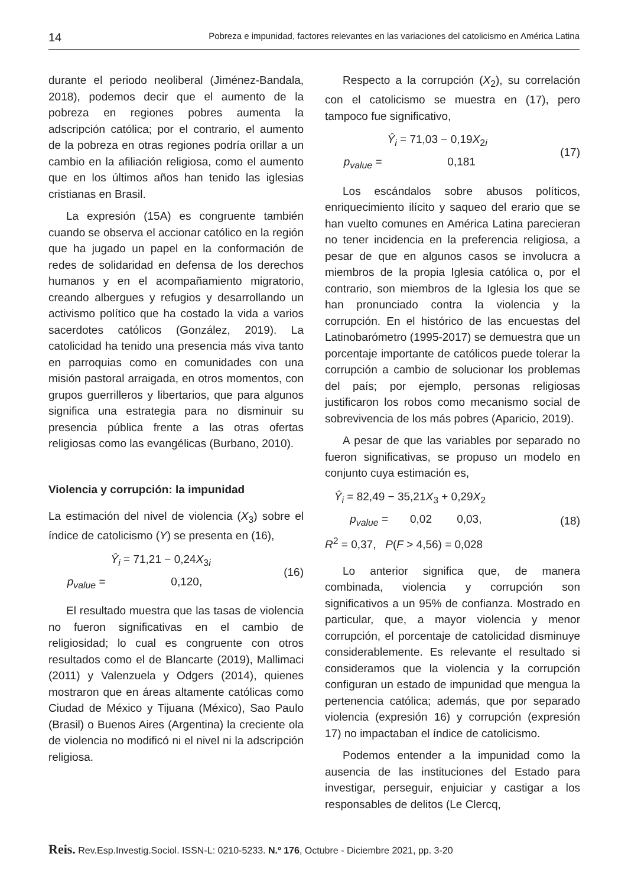14 Pobreza e impunidad, factores relevantes en las variaciones del catolicismo en América Latina
durante el periodo neoliberal (Jiménez-Bandala, 2018), podemos decir que el aumento de la pobreza en regiones pobres aumenta la adscripción católica; por el contrario, el aumento de la pobreza en otras regiones podría orillar a un cambio en la afiliación religiosa, como el aumento que en los últimos años han tenido las iglesias cristianas en Brasil.
La expresión (15A) es congruente también cuando se observa el accionar católico en la región que ha jugado un papel en la conformación de redes de solidaridad en defensa de los derechos humanos y en el acompañamiento migratorio, creando albergues y refugios y desarrollando un activismo político que ha costado la vida a varios sacerdotes católicos (González, 2019). La catolicidad ha tenido una presencia más viva tanto en parroquias como en comunidades con una misión pastoral arraigada, en otros momentos, con grupos guerrilleros y libertarios, que para algunos significa una estrategia para no disminuir su presencia pública frente a las otras ofertas religiosas como las evangélicas (Burbano, 2010).
Violencia y corrupción: la impunidad
La estimación del nivel de violencia (X<sub>3</sub>) sobre el índice de catolicismo (Y) se presenta en (16),
Ŷ<sub>i</sub> = 71,21 − 0,24X<sub>3i</sub>
p<sub>value</sub> = 0,120,
(16)
El resultado muestra que las tasas de violencia no fueron significativas en el cambio de religiosidad; lo cual es congruente con otros resultados como el de Blancarte (2019), Mallimaci (2011) y Valenzuela y Odgers (2014), quienes mostraron que en áreas altamente católicas como Ciudad de México y Tijuana (México), Sao Paulo (Brasil) o Buenos Aires (Argentina) la creciente ola de violencia no modificó ni el nivel ni la adscripción religiosa.
Respecto a la corrupción (X<sub>2</sub>), su correlación con el catolicismo se muestra en (17), pero tampoco fue significativo,
Ŷ<sub>i</sub> = 71,03 − 0,19X<sub>2i</sub>
p<sub>value</sub> = 0,181
(17)
Los escándalos sobre abusos políticos, enriquecimiento ilícito y saqueo del erario que se han vuelto comunes en América Latina parecieran no tener incidencia en la preferencia religiosa, a pesar de que en algunos casos se involucra a miembros de la propia Iglesia católica o, por el contrario, son miembros de la Iglesia los que se han pronunciado contra la violencia y la corrupción. En el histórico de las encuestas del Latinobarómetro (1995-2017) se demuestra que un porcentaje importante de católicos puede tolerar la corrupción a cambio de solucionar los problemas del país; por ejemplo, personas religiosas justificaron los robos como mecanismo social de sobrevivencia de los más pobres (Aparicio, 2019).
A pesar de que las variables por separado no fueron significativas, se propuso un modelo en conjunto cuya estimación es,
Ŷ<sub>i</sub> = 82,49 − 35,21X<sub>3</sub> + 0,29X<sub>2</sub>
p<sub>value</sub> = 0,02 0,03,
R<sup>2</sup> = 0,37, P(F > 4,56) = 0,028
(18)
Lo anterior significa que, de manera combinada, violencia y corrupción son significativos a un 95% de confianza. Mostrado en particular, que, a mayor violencia y menor corrupción, el porcentaje de catolicidad disminuye considerablemente. Es relevante el resultado si consideramos que la violencia y la corrupción configuran un estado de impunidad que mengua la pertenencia católica; además, que por separado violencia (expresión 16) y corrupción (expresión 17) no impactaban el índice de catolicismo.
Podemos entender a la impunidad como la ausencia de las instituciones del Estado para investigar, perseguir, enjuiciar y castigar a los responsables de delitos (Le Clercq,
Reis. Rev.Esp.Investig.Sociol. ISSN-L: 0210-5233. N.º 176, Octubre - Diciembre 2021, pp. 3-20